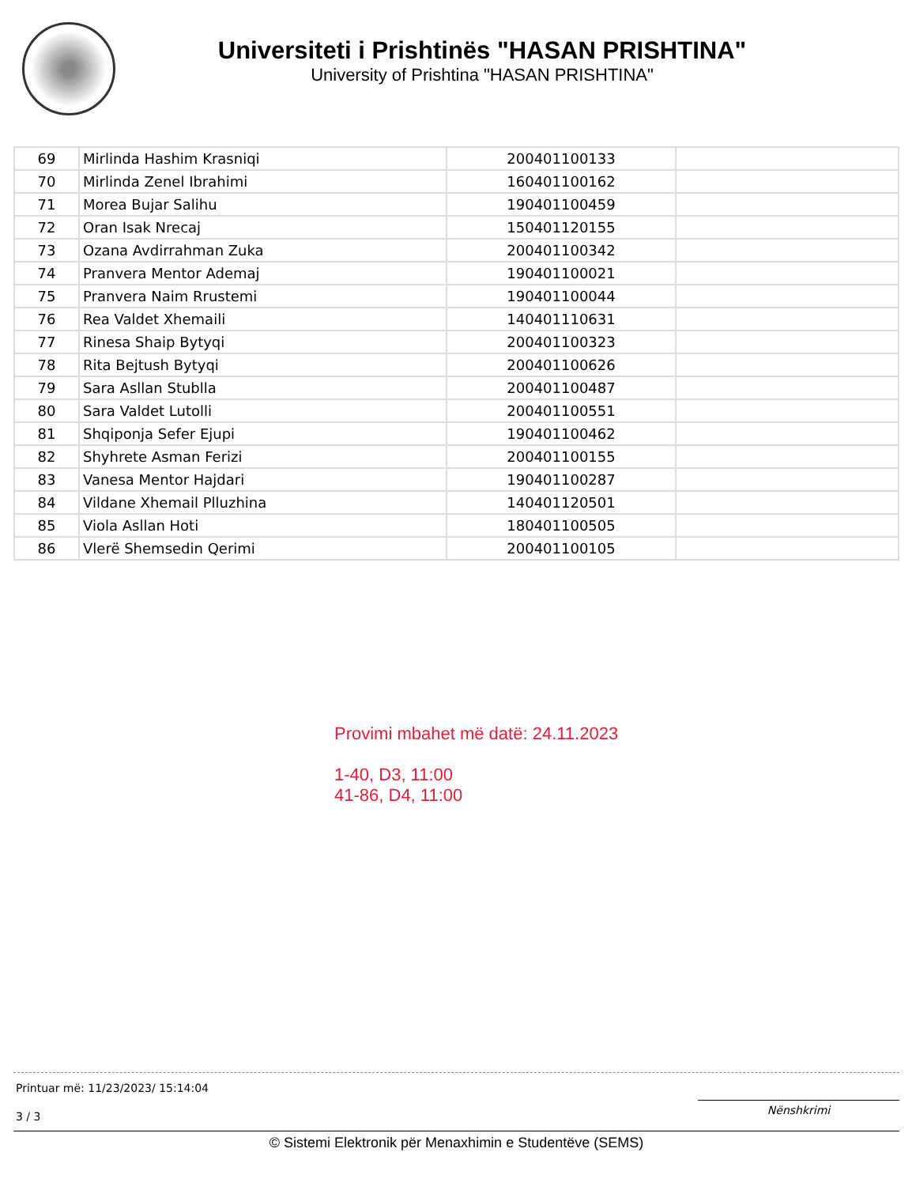Universiteti i Prishtinës "HASAN PRISHTINA"
University of Prishtina "HASAN PRISHTINA"
| 69 | Mirlinda Hashim Krasniqi | 200401100133 | |
| 70 | Mirlinda Zenel Ibrahimi | 160401100162 | |
| 71 | Morea Bujar Salihu | 190401100459 | |
| 72 | Oran Isak Nrecaj | 150401120155 | |
| 73 | Ozana Avdirrahman Zuka | 200401100342 | |
| 74 | Pranvera Mentor Ademaj | 190401100021 | |
| 75 | Pranvera Naim Rrustemi | 190401100044 | |
| 76 | Rea Valdet Xhemaili | 140401110631 | |
| 77 | Rinesa Shaip Bytyqi | 200401100323 | |
| 78 | Rita Bejtush Bytyqi | 200401100626 | |
| 79 | Sara Asllan Stublla | 200401100487 | |
| 80 | Sara Valdet Lutolli | 200401100551 | |
| 81 | Shqiponja Sefer Ejupi | 190401100462 | |
| 82 | Shyhrete Asman Ferizi | 200401100155 | |
| 83 | Vanesa Mentor Hajdari | 190401100287 | |
| 84 | Vildane Xhemail Plluzhina | 140401120501 | |
| 85 | Viola Asllan Hoti | 180401100505 | |
| 86 | Vlerë Shemsedin Qerimi | 200401100105 | |
Provimi mbahet më datë: 24.11.2023
1-40, D3, 11:00
41-86, D4, 11:00
Printuar më: 11/23/2023/ 15:14:04
Nënshkrimi
3 / 3
© Sistemi Elektronik për Menaxhimin e Studentëve (SEMS)